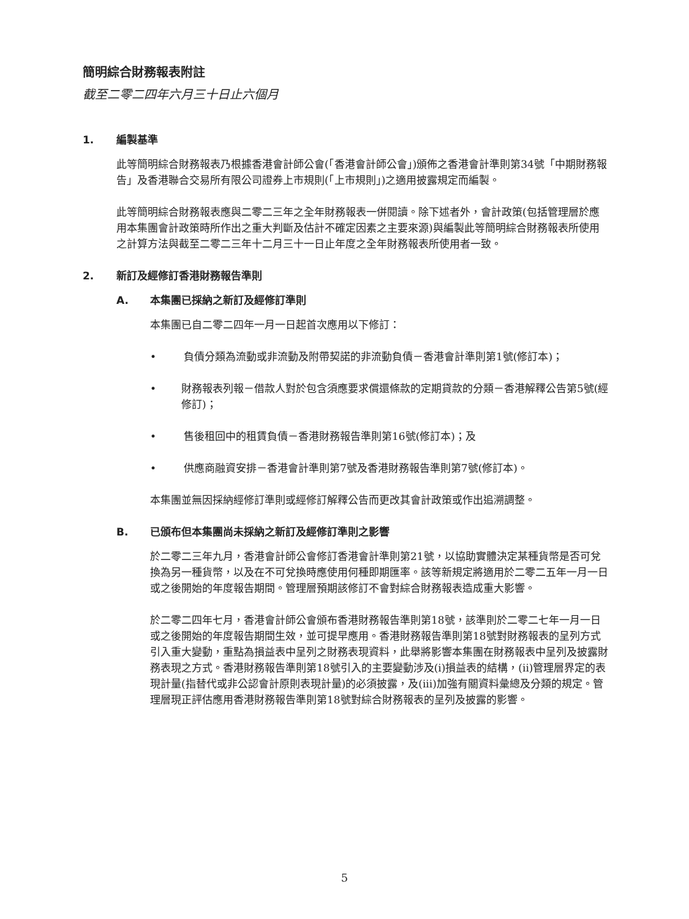簡明綜合財務報表附註
截至二零二四年六月三十日止六個月
1. 編製基準
此等簡明綜合財務報表乃根據香港會計師公會(「香港會計師公會」)頒佈之香港會計準則第34號「中期財務報告」及香港聯合交易所有限公司證券上市規則(「上市規則」)之適用披露規定而編製。
此等簡明綜合財務報表應與二零二三年之全年財務報表一併閱讀。除下述者外，會計政策(包括管理層於應用本集團會計政策時所作出之重大判斷及估計不確定因素之主要來源)與編製此等簡明綜合財務報表所使用之計算方法與截至二零二三年十二月三十一日止年度之全年財務報表所使用者一致。
2. 新訂及經修訂香港財務報告準則
A. 本集團已採納之新訂及經修訂準則
本集團已自二零二四年一月一日起首次應用以下修訂：
• 負債分類為流動或非流動及附帶契諾的非流動負債－香港會計準則第1號(修訂本)；
• 財務報表列報－借款人對於包含須應要求償還條款的定期貸款的分類－香港解釋公告第5號(經修訂)；
• 售後租回中的租賃負債－香港財務報告準則第16號(修訂本)；及
• 供應商融資安排－香港會計準則第7號及香港財務報告準則第7號(修訂本)。
本集團並無因採納經修訂準則或經修訂解釋公告而更改其會計政策或作出追溯調整。
B. 已頒布但本集團尚未採納之新訂及經修訂準則之影響
於二零二三年九月，香港會計師公會修訂香港會計準則第21號，以協助實體決定某種貨幣是否可兌換為另一種貨幣，以及在不可兌換時應使用何種即期匯率。該等新規定將適用於二零二五年一月一日或之後開始的年度報告期間。管理層預期該修訂不會對綜合財務報表造成重大影響。
於二零二四年七月，香港會計師公會頒布香港財務報告準則第18號，該準則於二零二七年一月一日或之後開始的年度報告期間生效，並可提早應用。香港財務報告準則第18號對財務報表的呈列方式引入重大變動，重點為損益表中呈列之財務表現資料，此舉將影響本集團在財務報表中呈列及披露財務表現之方式。香港財務報告準則第18號引入的主要變動涉及(i)損益表的結構，(ii)管理層界定的表現計量(指替代或非公認會計原則表現計量)的必須披露，及(iii)加強有關資料彙總及分類的規定。管理層現正評估應用香港財務報告準則第18號對綜合財務報表的呈列及披露的影響。
5